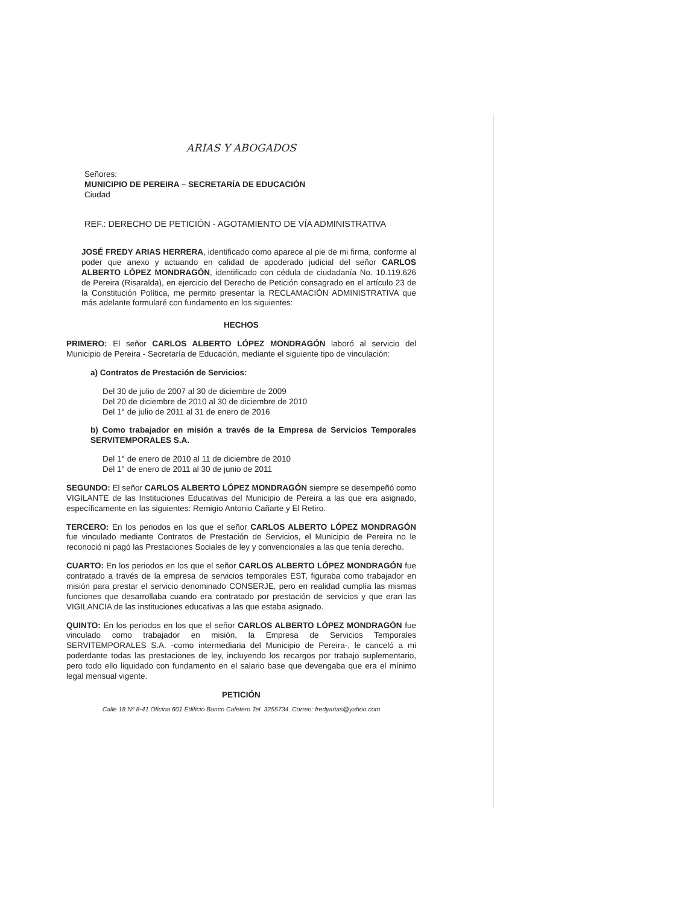ARIAS Y ABOGADOS
Señores:
MUNICIPIO DE PEREIRA – SECRETARÍA DE EDUCACIÓN
Ciudad
REF.: DERECHO DE PETICIÓN - AGOTAMIENTO DE VÍA ADMINISTRATIVA
JOSÉ FREDY ARIAS HERRERA, identificado como aparece al pie de mi firma, conforme al poder que anexo y actuando en calidad de apoderado judicial del señor CARLOS ALBERTO LÓPEZ MONDRAGÓN, identificado con cédula de ciudadanía No. 10.119.626 de Pereira (Risaralda), en ejercicio del Derecho de Petición consagrado en el artículo 23 de la Constitución Política, me permito presentar la RECLAMACIÓN ADMINISTRATIVA que más adelante formularé con fundamento en los siguientes:
HECHOS
PRIMERO: El señor CARLOS ALBERTO LÓPEZ MONDRAGÓN laboró al servicio del Municipio de Pereira - Secretaría de Educación, mediante el siguiente tipo de vinculación:
a) Contratos de Prestación de Servicios:
Del 30 de julio de 2007 al 30 de diciembre de 2009
Del 20 de diciembre de 2010 al 30 de diciembre de 2010
Del 1° de julio de 2011 al 31 de enero de 2016
b) Como trabajador en misión a través de la Empresa de Servicios Temporales SERVITEMPORALES S.A.
Del 1° de enero de 2010 al 11 de diciembre de 2010
Del 1° de enero de 2011 al 30 de junio de 2011
SEGUNDO: El señor CARLOS ALBERTO LÓPEZ MONDRAGÓN siempre se desempeñó como VIGILANTE de las Instituciones Educativas del Municipio de Pereira a las que era asignado, específicamente en las siguientes: Remigio Antonio Cañarte y El Retiro.
TERCERO: En los periodos en los que el señor CARLOS ALBERTO LÓPEZ MONDRAGÓN fue vinculado mediante Contratos de Prestación de Servicios, el Municipio de Pereira no le reconoció ni pagó las Prestaciones Sociales de ley y convencionales a las que tenía derecho.
CUARTO: En los periodos en los que el señor CARLOS ALBERTO LÓPEZ MONDRAGÓN fue contratado a través de la empresa de servicios temporales EST, figuraba como trabajador en misión para prestar el servicio denominado CONSERJE, pero en realidad cumplía las mismas funciones que desarrollaba cuando era contratado por prestación de servicios y que eran las VIGILANCIA de las instituciones educativas a las que estaba asignado.
QUINTO: En los periodos en los que el señor CARLOS ALBERTO LÓPEZ MONDRAGÓN fue vinculado como trabajador en misión, la Empresa de Servicios Temporales SERVITEMPORALES S.A. -como intermediaria del Municipio de Pereira-, le canceló a mi poderdante todas las prestaciones de ley, incluyendo los recargos por trabajo suplementario, pero todo ello liquidado con fundamento en el salario base que devengaba que era el mínimo legal mensual vigente.
PETICIÓN
Calle 18 Nº 8-41 Oficina 601 Edificio Banco Cafetero Tel. 3255734. Correo: fredyarias@yahoo.com